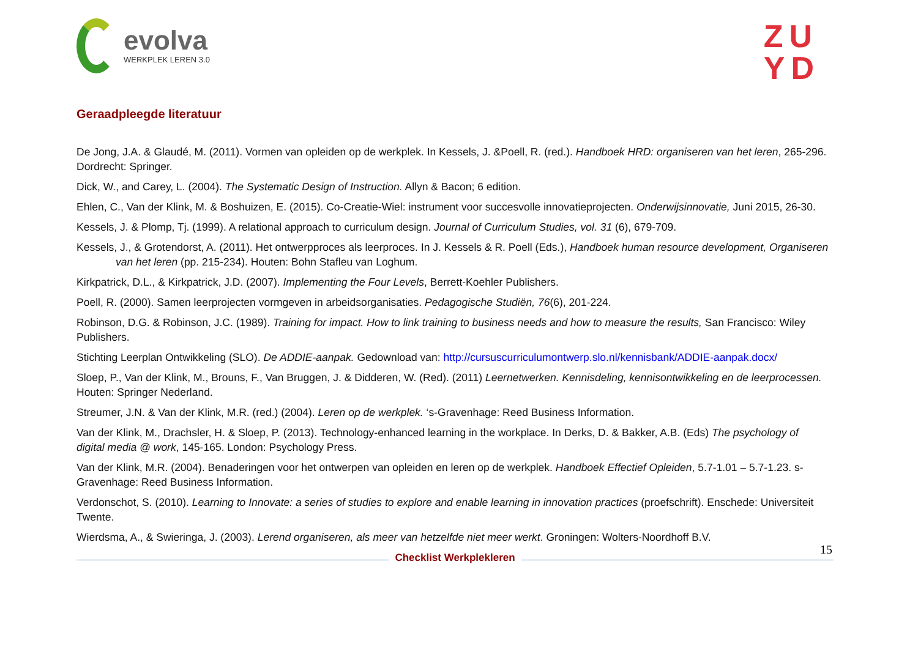evolva
WERKPLEK LEREN 3.0
ZU
YD
Geraadpleegde literatuur
De Jong, J.A. & Glaudé, M. (2011). Vormen van opleiden op de werkplek. In Kessels, J. &Poell, R. (red.). Handboek HRD: organiseren van het leren, 265-296. Dordrecht: Springer.
Dick, W., and Carey, L. (2004). The Systematic Design of Instruction. Allyn & Bacon; 6 edition.
Ehlen, C., Van der Klink, M. & Boshuizen, E. (2015). Co-Creatie-Wiel: instrument voor succesvolle innovatieprojecten. Onderwijsinnovatie, Juni 2015, 26-30.
Kessels, J. & Plomp, Tj. (1999). A relational approach to curriculum design. Journal of Curriculum Studies, vol. 31 (6), 679-709.
Kessels, J., & Grotendorst, A. (2011). Het ontwerpproces als leerproces. In J. Kessels & R. Poell (Eds.), Handboek human resource development, Organiseren van het leren (pp. 215-234). Houten: Bohn Stafleu van Loghum.
Kirkpatrick, D.L., & Kirkpatrick, J.D. (2007). Implementing the Four Levels, Berrett-Koehler Publishers.
Poell, R. (2000). Samen leerprojecten vormgeven in arbeidsorganisaties. Pedagogische Studiën, 76(6), 201-224.
Robinson, D.G. & Robinson, J.C. (1989). Training for impact. How to link training to business needs and how to measure the results, San Francisco: Wiley Publishers.
Stichting Leerplan Ontwikkeling (SLO). De ADDIE-aanpak. Gedownload van: http://cursuscurriculumontwerp.slo.nl/kennisbank/ADDIE-aanpak.docx/
Sloep, P., Van der Klink, M., Brouns, F., Van Bruggen, J. & Didderen, W. (Red). (2011) Leernetwerken. Kennisdeling, kennisontwikkeling en de leerprocessen. Houten: Springer Nederland.
Streumer, J.N. & Van der Klink, M.R. (red.) (2004). Leren op de werkplek. ‘s-Gravenhage: Reed Business Information.
Van der Klink, M., Drachsler, H. & Sloep, P. (2013). Technology-enhanced learning in the workplace. In Derks, D. & Bakker, A.B. (Eds) The psychology of digital media @ work, 145-165. London: Psychology Press.
Van der Klink, M.R. (2004). Benaderingen voor het ontwerpen van opleiden en leren op de werkplek. Handboek Effectief Opleiden, 5.7-1.01 – 5.7-1.23. s-Gravenhage: Reed Business Information.
Verdonschot, S. (2010). Learning to Innovate: a series of studies to explore and enable learning in innovation practices (proefschrift). Enschede: Universiteit Twente.
Wierdsma, A., & Swieringa, J. (2003). Lerend organiseren, als meer van hetzelfde niet meer werkt. Groningen: Wolters-Noordhoff B.V.
15
Checklist Werkplekleren